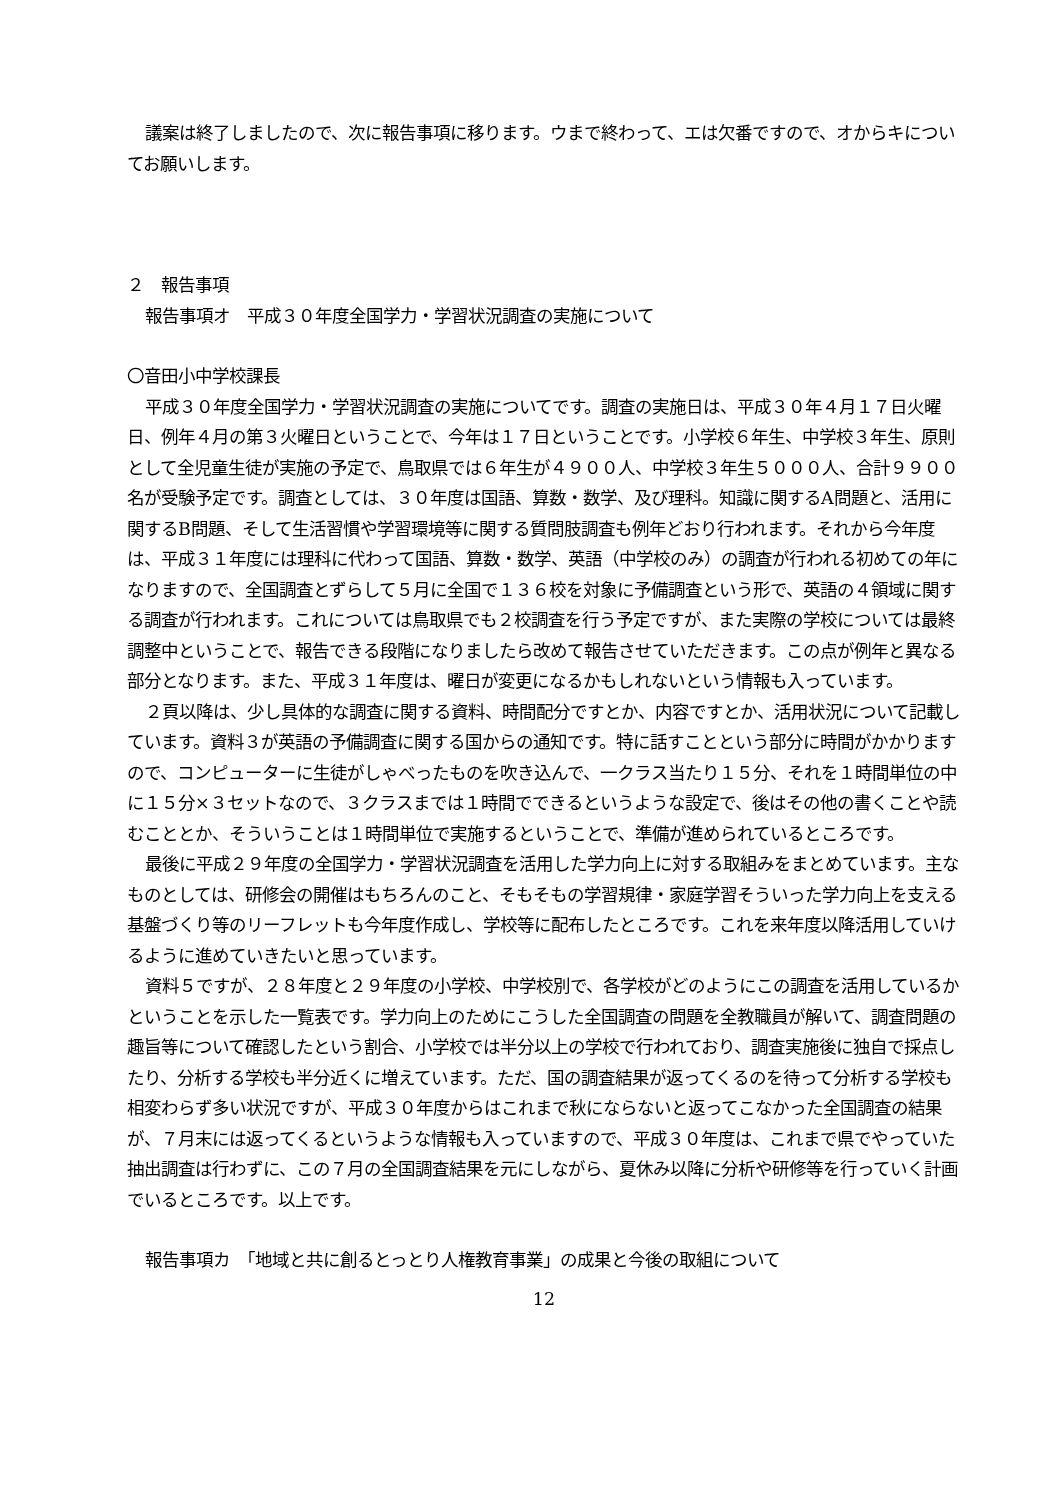議案は終了しましたので、次に報告事項に移ります。ウまで終わって、エは欠番ですので、オからキについてお願いします。
２　報告事項
報告事項オ　平成３０年度全国学力・学習状況調査の実施について
〇音田小中学校課長
平成３０年度全国学力・学習状況調査の実施についてです。調査の実施日は、平成３０年４月１７日火曜日、例年４月の第３火曜日ということで、今年は１７日ということです。小学校６年生、中学校３年生、原則として全児童生徒が実施の予定で、鳥取県では６年生が４９００人、中学校３年生５０００人、合計９９００名が受験予定です。調査としては、３０年度は国語、算数・数学、及び理科。知識に関するA問題と、活用に関するB問題、そして生活習慣や学習環境等に関する質問肢調査も例年どおり行われます。それから今年度は、平成３１年度には理科に代わって国語、算数・数学、英語（中学校のみ）の調査が行われる初めての年になりますので、全国調査とずらして５月に全国で１３６校を対象に予備調査という形で、英語の４領域に関する調査が行われます。これについては鳥取県でも２校調査を行う予定ですが、また実際の学校については最終調整中ということで、報告できる段階になりましたら改めて報告させていただきます。この点が例年と異なる部分となります。また、平成３１年度は、曜日が変更になるかもしれないという情報も入っています。
２頁以降は、少し具体的な調査に関する資料、時間配分ですとか、内容ですとか、活用状況について記載しています。資料３が英語の予備調査に関する国からの通知です。特に話すことという部分に時間がかかりますので、コンピューターに生徒がしゃべったものを吹き込んで、一クラス当たり１５分、それを１時間単位の中に１５分×３セットなので、３クラスまでは１時間でできるというような設定で、後はその他の書くことや読むこととか、そういうことは１時間単位で実施するということで、準備が進められているところです。
最後に平成２９年度の全国学力・学習状況調査を活用した学力向上に対する取組みをまとめています。主なものとしては、研修会の開催はもちろんのこと、そもそもの学習規律・家庭学習そういった学力向上を支える基盤づくり等のリーフレットも今年度作成し、学校等に配布したところです。これを来年度以降活用していけるように進めていきたいと思っています。
資料５ですが、２８年度と２９年度の小学校、中学校別で、各学校がどのようにこの調査を活用しているかということを示した一覧表です。学力向上のためにこうした全国調査の問題を全教職員が解いて、調査問題の趣旨等について確認したという割合、小学校では半分以上の学校で行われており、調査実施後に独自で採点したり、分析する学校も半分近くに増えています。ただ、国の調査結果が返ってくるのを待って分析する学校も相変わらず多い状況ですが、平成３０年度からはこれまで秋にならないと返ってこなかった全国調査の結果が、７月末には返ってくるというような情報も入っていますので、平成３０年度は、これまで県でやっていた抽出調査は行わずに、この７月の全国調査結果を元にしながら、夏休み以降に分析や研修等を行っていく計画でいるところです。以上です。
報告事項カ　「地域と共に創るとっとり人権教育事業」の成果と今後の取組について
12